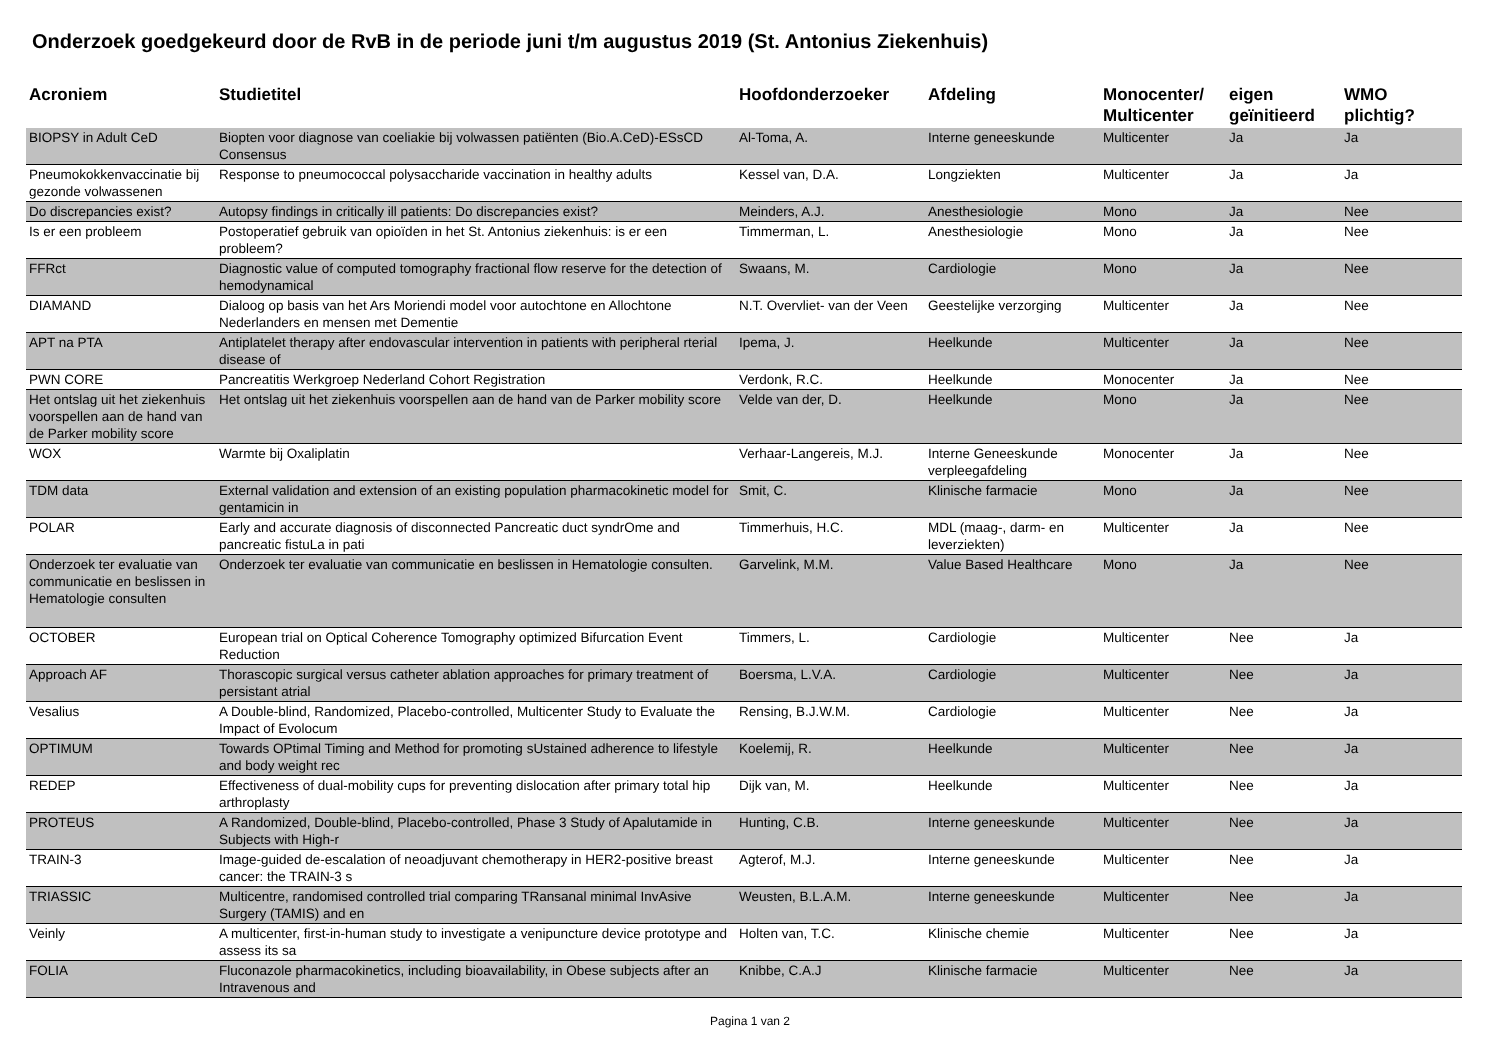Onderzoek goedgekeurd door de RvB in de periode juni t/m augustus 2019 (St. Antonius Ziekenhuis)
| Acroniem | Studietitel | Hoofdonderzoeker | Afdeling | Monocenter/ Multicenter | eigen geïnitieerd | WMO plichtig? |
| --- | --- | --- | --- | --- | --- | --- |
| BIOPSY in Adult CeD | Biopten voor diagnose van coeliakie bij volwassen patiënten (Bio.A.CeD)-ESsCD Consensus | Al-Toma, A. | Interne geneeskunde | Multicenter | Ja | Ja |
| Pneumokokkenvaccinatie bij gezonde volwassenen | Response to pneumococcal polysaccharide vaccination in healthy adults | Kessel van, D.A. | Longziekten | Multicenter | Ja | Ja |
| Do discrepancies exist? | Autopsy findings in critically ill patients: Do discrepancies exist? | Meinders, A.J. | Anesthesiologie | Mono | Ja | Nee |
| Is er een probleem | Postoperatief gebruik van opioïden in het St. Antonius ziekenhuis: is er een probleem? | Timmerman, L. | Anesthesiologie | Mono | Ja | Nee |
| FFRct | Diagnostic value of computed tomography fractional flow reserve for the detection of hemodynamical | Swaans, M. | Cardiologie | Mono | Ja | Nee |
| DIAMAND | Dialoog op basis van het Ars Moriendi model voor autochtone en Allochtone Nederlanders en mensen met Dementie | N.T. Overvliet- van der Veen | Geestelijke verzorging | Multicenter | Ja | Nee |
| APT na PTA | Antiplatelet therapy after endovascular intervention in patients with peripheral rterial disease of | Ipema, J. | Heelkunde | Multicenter | Ja | Nee |
| PWN CORE | Pancreatitis Werkgroep Nederland Cohort Registration | Verdonk, R.C. | Heelkunde | Monocenter | Ja | Nee |
| Het ontslag uit het ziekenhuis voorspellen aan de hand van de Parker mobility score | Het ontslag uit het ziekenhuis voorspellen aan de hand van de Parker mobility score | Velde van der, D. | Heelkunde | Mono | Ja | Nee |
| WOX | Warmte bij Oxaliplatin | Verhaar-Langereis, M.J. | Interne Geneeskunde verpleegafdeling | Monocenter | Ja | Nee |
| TDM data | External validation and extension of an existing population pharmacokinetic model for gentamicin in | Smit, C. | Klinische farmacie | Mono | Ja | Nee |
| POLAR | Early and accurate diagnosis of disconnected Pancreatic duct syndrOme and pancreatic fistuLa in pati | Timmerhuis, H.C. | MDL (maag-, darm- en leverziekten) | Multicenter | Ja | Nee |
| Onderzoek ter evaluatie van communicatie en beslissen in Hematologie consulten | Onderzoek ter evaluatie van communicatie en beslissen in Hematologie consulten. | Garvelink, M.M. | Value Based Healthcare | Mono | Ja | Nee |
| OCTOBER | European trial on Optical Coherence Tomography optimized Bifurcation Event Reduction | Timmers, L. | Cardiologie | Multicenter | Nee | Ja |
| Approach AF | Thorascopic surgical versus catheter ablation approaches for primary treatment of persistant atrial | Boersma, L.V.A. | Cardiologie | Multicenter | Nee | Ja |
| Vesalius | A Double-blind, Randomized, Placebo-controlled, Multicenter Study to Evaluate the Impact of Evolocum | Rensing, B.J.W.M. | Cardiologie | Multicenter | Nee | Ja |
| OPTIMUM | Towards OPtimal Timing and Method for promoting sUstained adherence to lifestyle and body weight rec | Koelemij, R. | Heelkunde | Multicenter | Nee | Ja |
| REDEP | Effectiveness of dual-mobility cups for preventing dislocation after primary total hip arthroplasty | Dijk van, M. | Heelkunde | Multicenter | Nee | Ja |
| PROTEUS | A Randomized, Double-blind, Placebo-controlled, Phase 3 Study of Apalutamide in Subjects with High-r | Hunting, C.B. | Interne geneeskunde | Multicenter | Nee | Ja |
| TRAIN-3 | Image-guided de-escalation of neoadjuvant chemotherapy in HER2-positive breast cancer: the TRAIN-3 s | Agterof, M.J. | Interne geneeskunde | Multicenter | Nee | Ja |
| TRIASSIC | Multicentre, randomised controlled trial comparing TRansanal minimal InvAsive Surgery (TAMIS) and en | Weusten, B.L.A.M. | Interne geneeskunde | Multicenter | Nee | Ja |
| Veinly | A multicenter, first-in-human study to investigate a venipuncture device prototype and assess its sa | Holten van, T.C. | Klinische chemie | Multicenter | Nee | Ja |
| FOLIA | Fluconazole pharmacokinetics, including bioavailability, in Obese subjects after an Intravenous and | Knibbe, C.A.J | Klinische farmacie | Multicenter | Nee | Ja |
Pagina 1 van 2